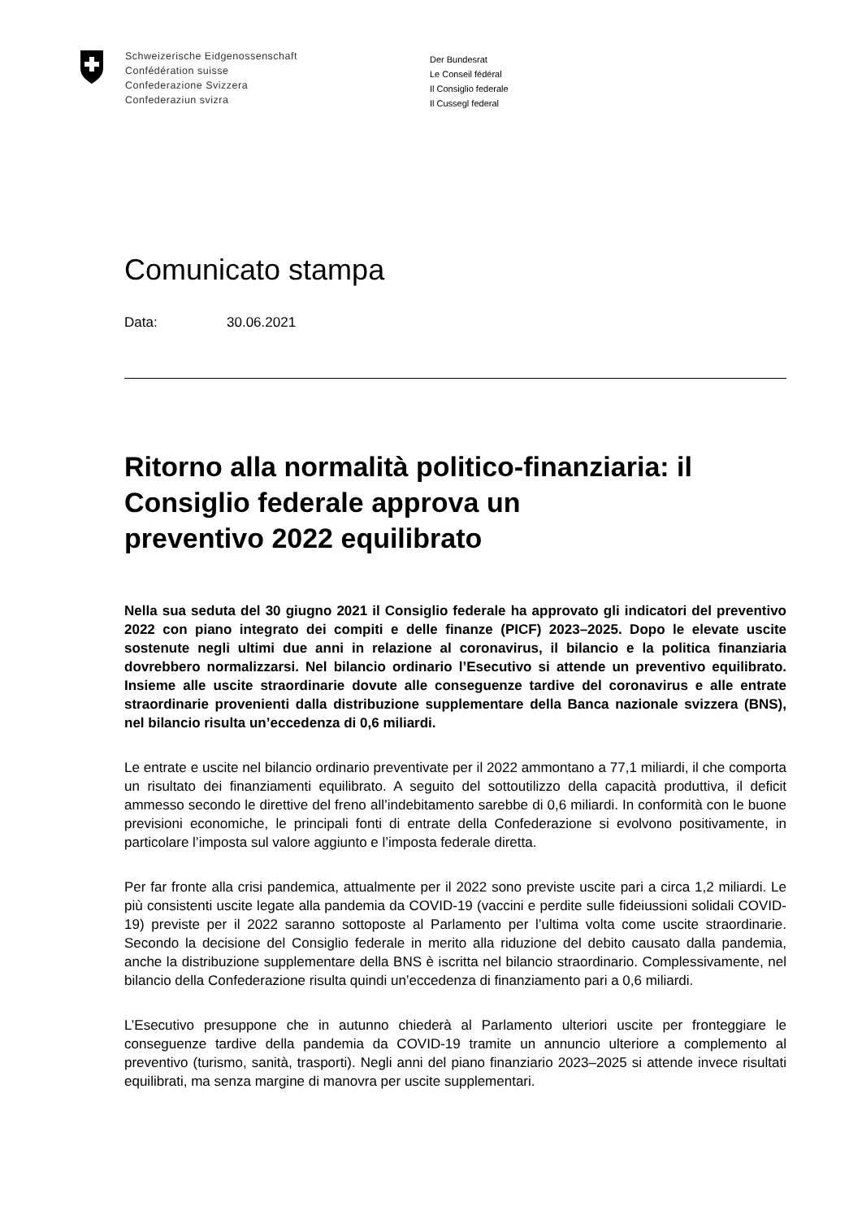Schweizerische Eidgenossenschaft
Confédération suisse
Confederazione Svizzera
Confederaziun svizra
Der Bundesrat
Le Conseil fédéral
Il Consiglio federale
Il Cussegl federal
Comunicato stampa
Data: 30.06.2021
Ritorno alla normalità politico-finanziaria: il Consiglio federale approva un
preventivo 2022 equilibrato
Nella sua seduta del 30 giugno 2021 il Consiglio federale ha approvato gli indicatori del preventivo 2022 con piano integrato dei compiti e delle finanze (PICF) 2023–2025. Dopo le elevate uscite sostenute negli ultimi due anni in relazione al coronavirus, il bilancio e la politica finanziaria dovrebbero normalizzarsi. Nel bilancio ordinario l’Esecutivo si attende un preventivo equilibrato. Insieme alle uscite straordinarie dovute alle conseguenze tardive del coronavirus e alle entrate straordinarie provenienti dalla distribuzione supplementare della Banca nazionale svizzera (BNS), nel bilancio risulta un’eccedenza di 0,6 miliardi.
Le entrate e uscite nel bilancio ordinario preventivate per il 2022 ammontano a 77,1 miliardi, il che comporta un risultato dei finanziamenti equilibrato. A seguito del sottoutilizzo della capacità produttiva, il deficit ammesso secondo le direttive del freno all’indebitamento sarebbe di 0,6 miliardi. In conformità con le buone previsioni economiche, le principali fonti di entrate della Confederazione si evolvono positivamente, in particolare l’imposta sul valore aggiunto e l’imposta federale diretta.
Per far fronte alla crisi pandemica, attualmente per il 2022 sono previste uscite pari a circa 1,2 miliardi. Le più consistenti uscite legate alla pandemia da COVID-19 (vaccini e perdite sulle fideiussioni solidali COVID-19) previste per il 2022 saranno sottoposte al Parlamento per l’ultima volta come uscite straordinarie. Secondo la decisione del Consiglio federale in merito alla riduzione del debito causato dalla pandemia, anche la distribuzione supplementare della BNS è iscritta nel bilancio straordinario. Complessivamente, nel bilancio della Confederazione risulta quindi un’eccedenza di finanziamento pari a 0,6 miliardi.
L’Esecutivo presuppone che in autunno chiederà al Parlamento ulteriori uscite per fronteggiare le conseguenze tardive della pandemia da COVID-19 tramite un annuncio ulteriore a complemento al preventivo (turismo, sanità, trasporti). Negli anni del piano finanziario 2023–2025 si attende invece risultati equilibrati, ma senza margine di manovra per uscite supplementari.